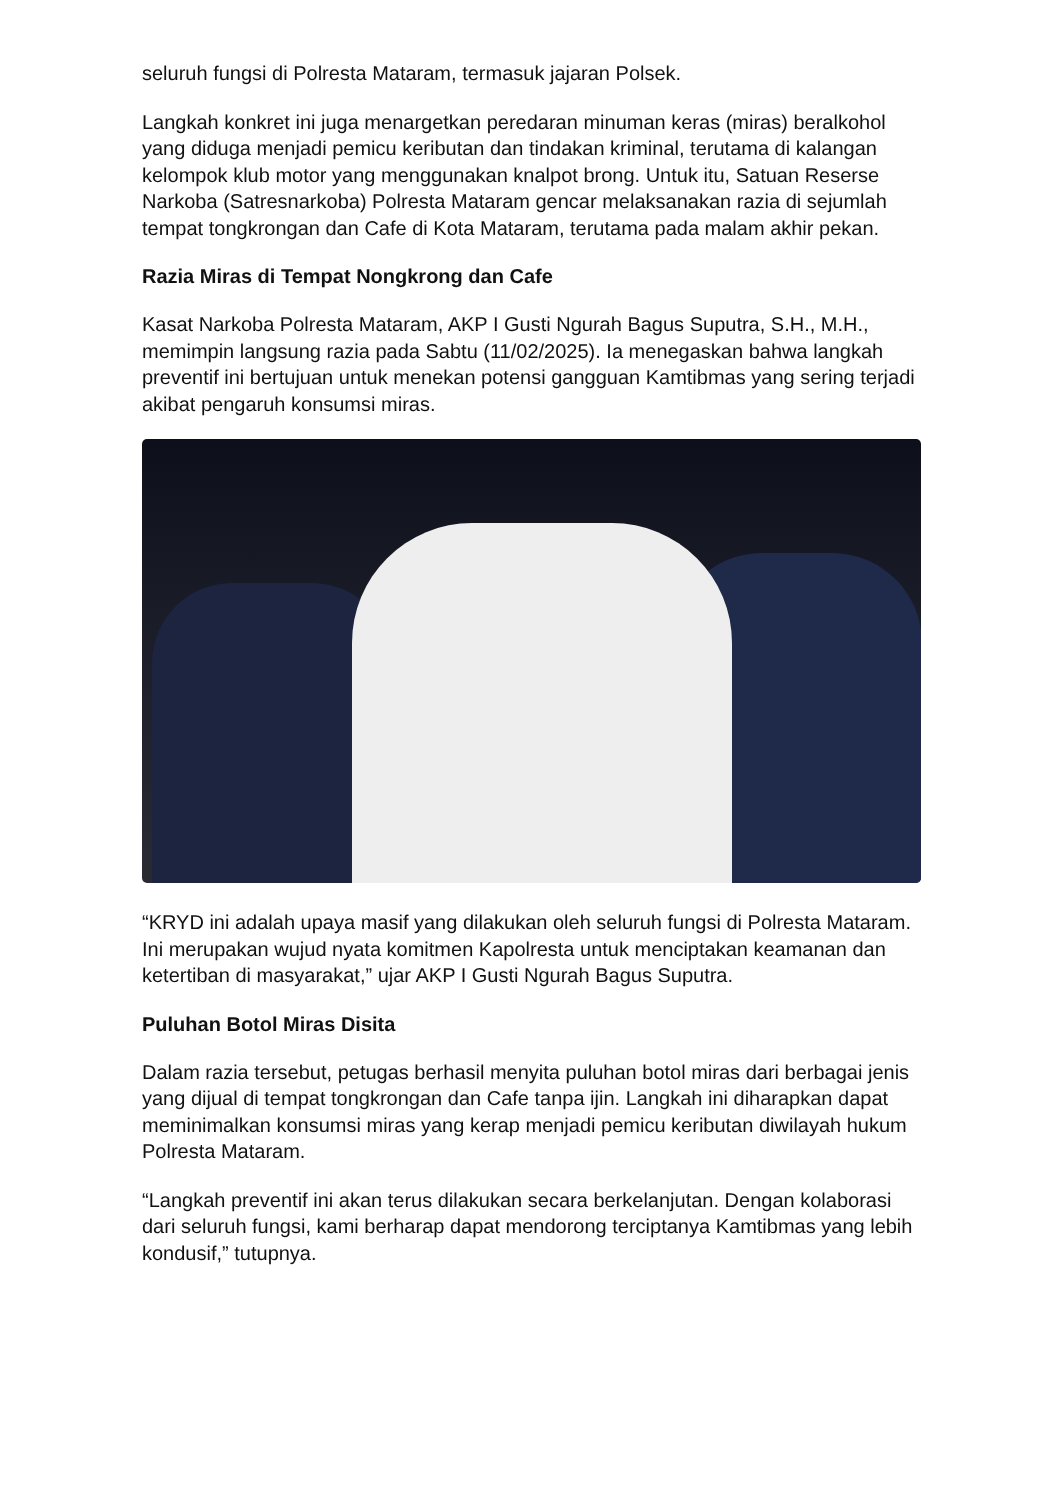seluruh fungsi di Polresta Mataram, termasuk jajaran Polsek.
Langkah konkret ini juga menargetkan peredaran minuman keras (miras) beralkohol yang diduga menjadi pemicu keributan dan tindakan kriminal, terutama di kalangan kelompok klub motor yang menggunakan knalpot brong. Untuk itu, Satuan Reserse Narkoba (Satresnarkoba) Polresta Mataram gencar melaksanakan razia di sejumlah tempat tongkrongan dan Cafe di Kota Mataram, terutama pada malam akhir pekan.
Razia Miras di Tempat Nongkrong dan Cafe
Kasat Narkoba Polresta Mataram, AKP I Gusti Ngurah Bagus Suputra, S.H., M.H., memimpin langsung razia pada Sabtu (11/02/2025). Ia menegaskan bahwa langkah preventif ini bertujuan untuk menekan potensi gangguan Kamtibmas yang sering terjadi akibat pengaruh konsumsi miras.
“KRYD ini adalah upaya masif yang dilakukan oleh seluruh fungsi di Polresta Mataram. Ini merupakan wujud nyata komitmen Kapolresta untuk menciptakan keamanan dan ketertiban di masyarakat,” ujar AKP I Gusti Ngurah Bagus Suputra.
Puluhan Botol Miras Disita
Dalam razia tersebut, petugas berhasil menyita puluhan botol miras dari berbagai jenis yang dijual di tempat tongkrongan dan Cafe tanpa ijin. Langkah ini diharapkan dapat meminimalkan konsumsi miras yang kerap menjadi pemicu keributan diwilayah hukum Polresta Mataram.
“Langkah preventif ini akan terus dilakukan secara berkelanjutan. Dengan kolaborasi dari seluruh fungsi, kami berharap dapat mendorong terciptanya Kamtibmas yang lebih kondusif,” tutupnya.